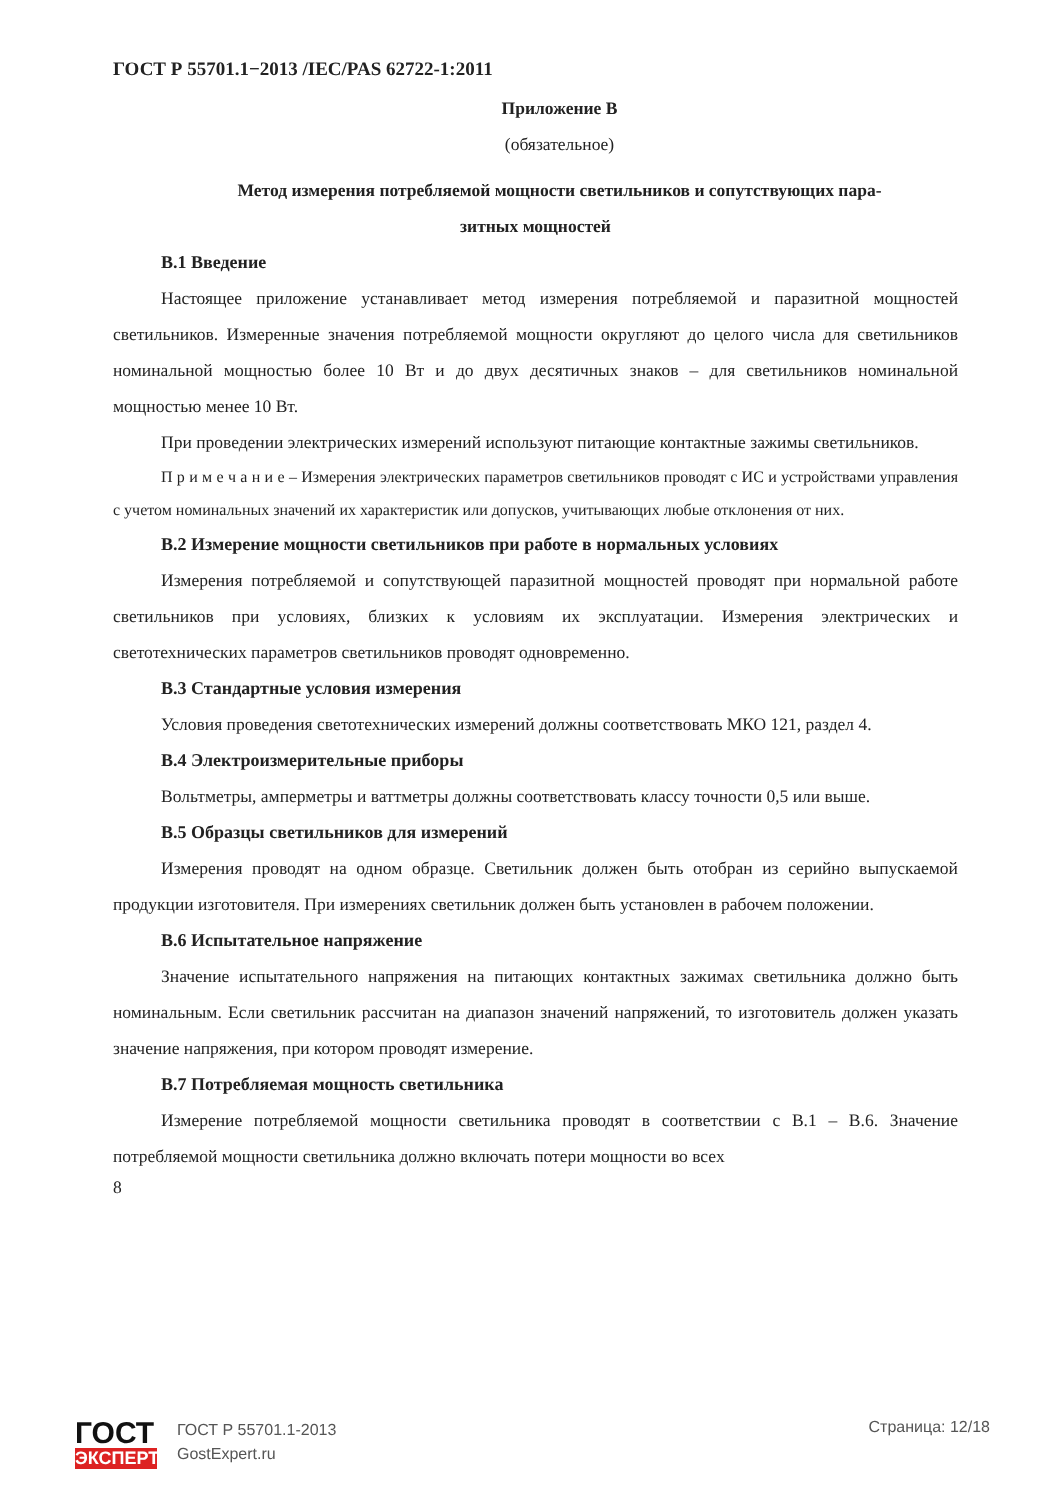ГОСТ Р 55701.1−2013 /IEC/PAS 62722-1:2011
Приложение В
(обязательное)
Метод измерения потребляемой мощности светильников и сопутствующих пара-
зитных мощностей
В.1 Введение
Настоящее приложение устанавливает метод измерения потребляемой и паразитной мощностей светильников. Измеренные значения потребляемой мощности округляют до целого числа для светильников номинальной мощностью более 10 Вт и до двух десятичных знаков – для светильников номинальной мощностью менее 10 Вт.
При проведении электрических измерений используют питающие контактные зажимы светильников.
П р и м е ч а н и е – Измерения электрических параметров светильников проводят с ИС и устройствами управления с учетом номинальных значений их характеристик или допусков, учитывающих любые отклонения от них.
В.2 Измерение мощности светильников при работе в нормальных условиях
Измерения потребляемой и сопутствующей паразитной мощностей проводят при нормальной работе светильников при условиях, близких к условиям их эксплуатации. Измерения электрических и светотехнических параметров светильников проводят одновременно.
В.3 Стандартные условия измерения
Условия проведения светотехнических измерений должны соответствовать МКО 121, раздел 4.
В.4 Электроизмерительные приборы
Вольтметры, амперметры и ваттметры должны соответствовать классу точности 0,5 или выше.
В.5 Образцы светильников для измерений
Измерения проводят на одном образце. Светильник должен быть отобран из серийно выпускаемой продукции изготовителя. При измерениях светильник должен быть установлен в рабочем положении.
В.6 Испытательное напряжение
Значение испытательного напряжения на питающих контактных зажимах светильника должно быть номинальным. Если светильник рассчитан на диапазон значений напряжений, то изготовитель должен указать значение напряжения, при котором проводят измерение.
В.7 Потребляемая мощность светильника
Измерение потребляемой мощности светильника проводят в соответствии с В.1 – В.6. Значение потребляемой мощности светильника должно включать потери мощности во всех
8
ГОСТ
ЭКСПЕРТ
ГОСТ Р 55701.1-2013
GostExpert.ru
Страница: 12/18